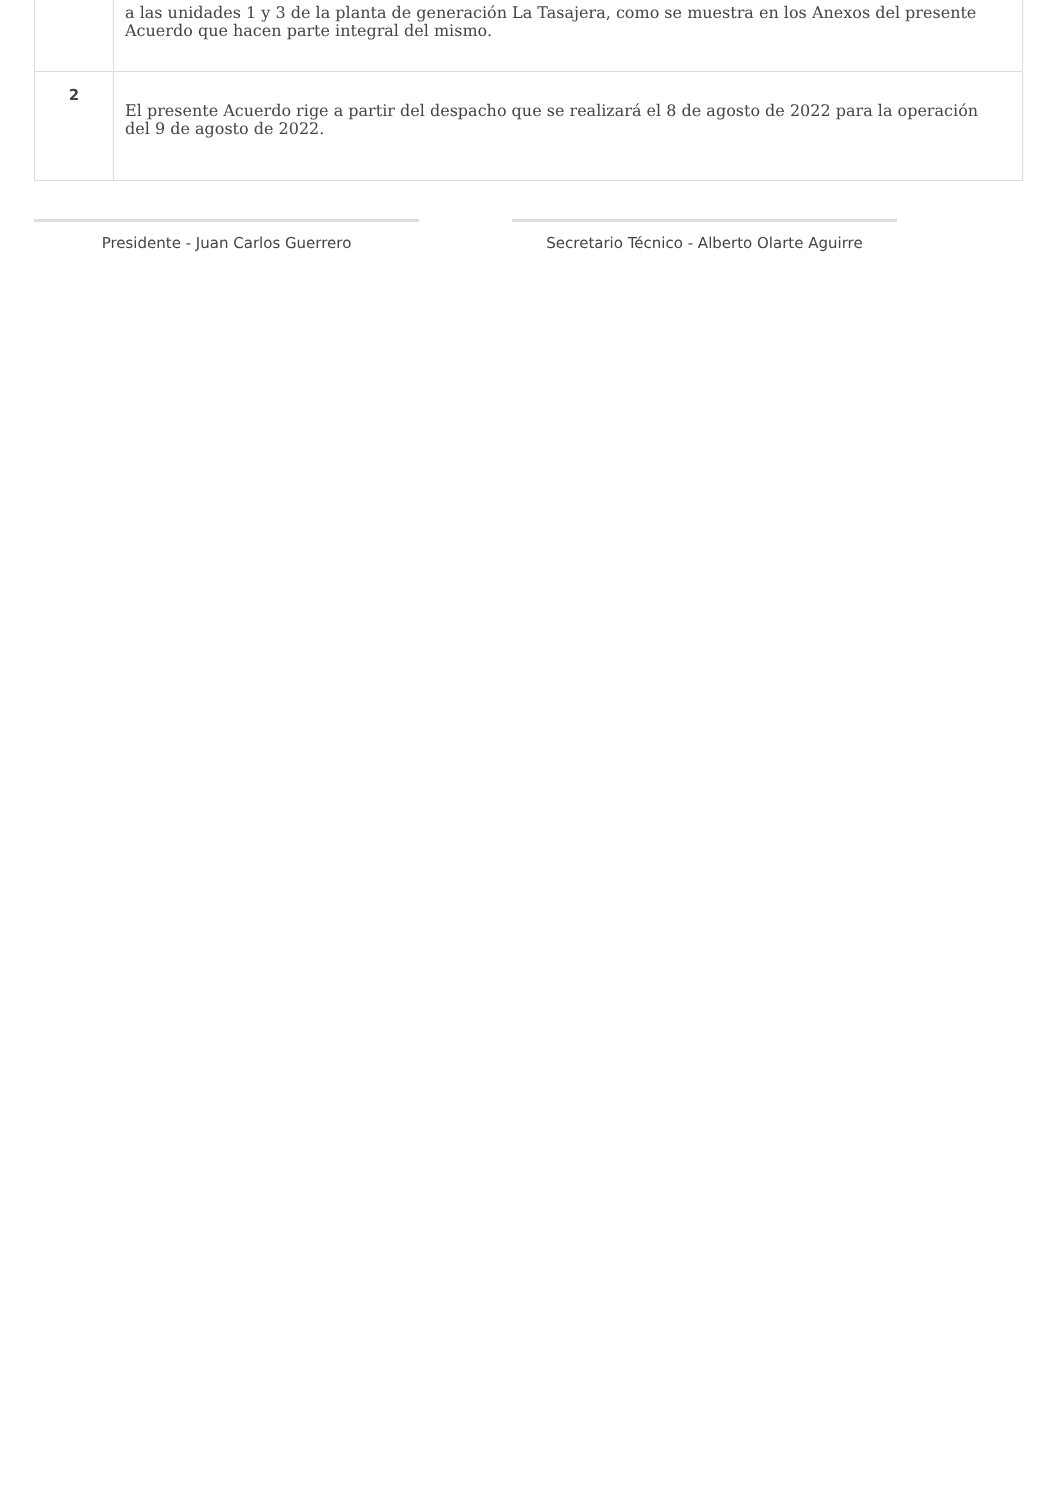| | a las unidades 1 y 3 de la planta de generación La Tasajera, como se muestra en los Anexos del presente Acuerdo que hacen parte integral del mismo. |
| 2 | El presente Acuerdo rige a partir del despacho que se realizará el 8 de agosto de 2022 para la operación del 9 de agosto de 2022. |
Presidente - Juan Carlos Guerrero Secretario Técnico - Alberto Olarte Aguirre